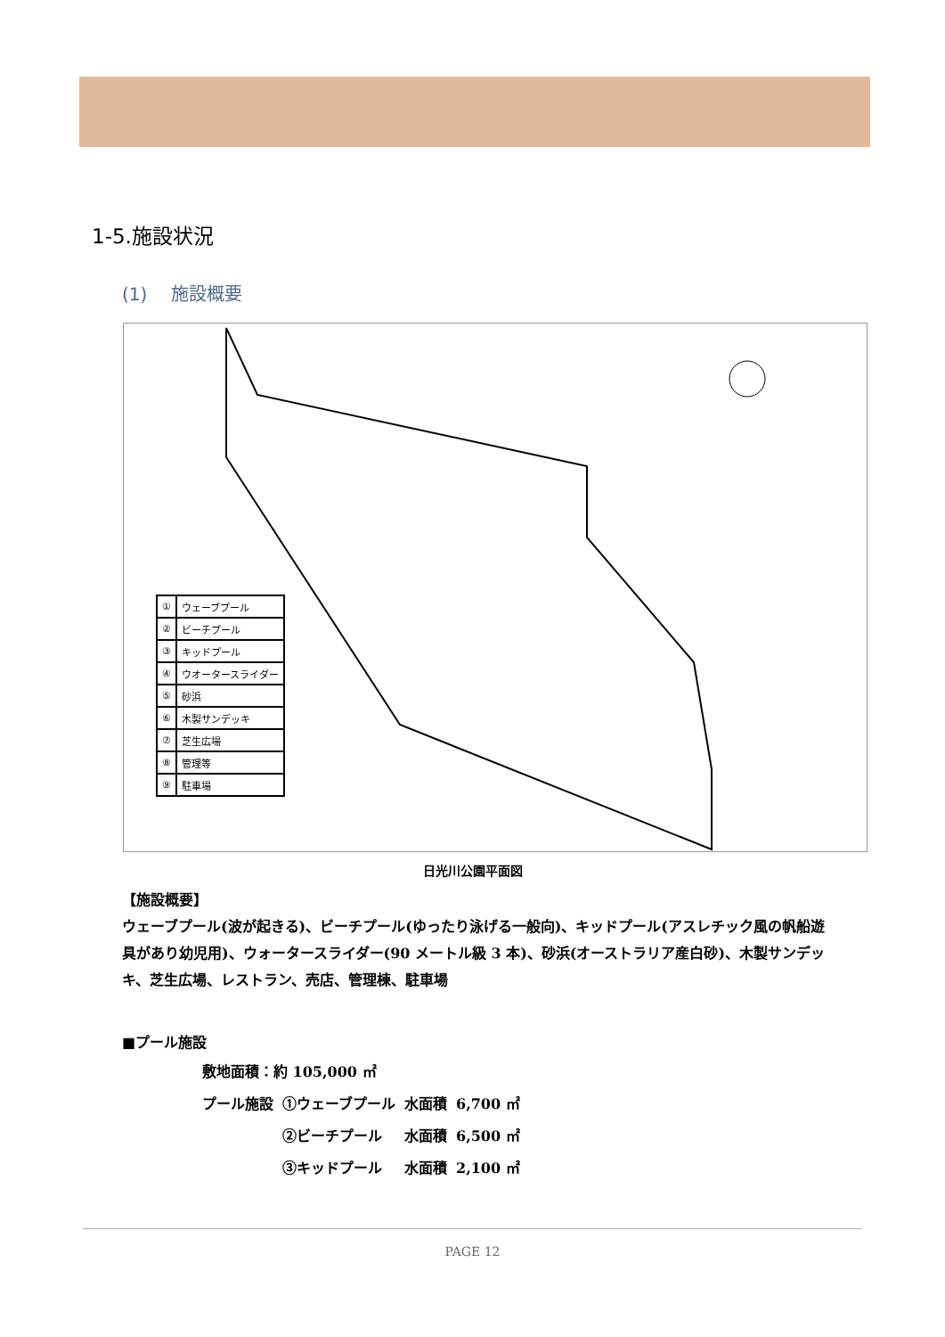1-5.施設状況
(1)　 施設概要
| ① | ウェーブプール |
| ② | ビーチプール |
| ③ | キッドプール |
| ④ | ウオータースライダー |
| ⑤ | 砂浜 |
| ⑥ | 木製サンデッキ |
| ⑦ | 芝生広場 |
| ⑧ | 管理等 |
| ⑨ | 駐車場 |
日光川公園平面図
【施設概要】
ウェーブプール(波が起きる)、ビーチプール(ゆったり泳げる一般向)、キッドプール(アスレチック風の帆船遊具があり幼児用)、ウォータースライダー(90 メートル級 3 本)、砂浜(オーストラリア産白砂)、木製サンデッキ、芝生広場、レストラン、売店、管理棟、駐車場
■プール施設
| 敷地面積：約 105,000 ㎡ | | | |
| プール施設 | ①ウェーブプール | 水面積 | 6,700 ㎡ |
| | ②ビーチプール | 水面積 | 6,500 ㎡ |
| | ③キッドプール | 水面積 | 2,100 ㎡ |
PAGE 12